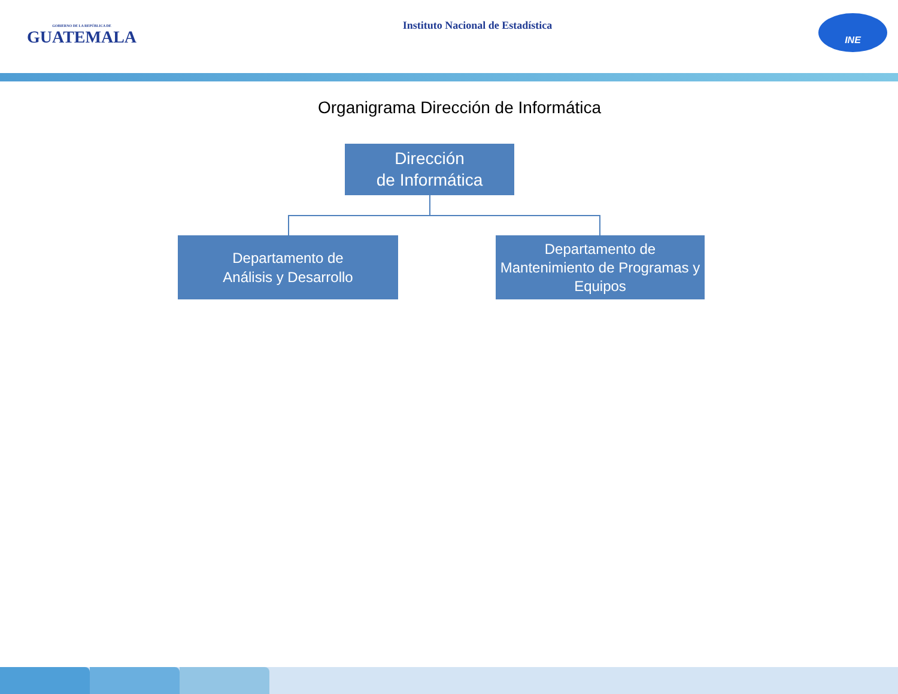GOBIERNO DE LA REPÚBLICA DE
GUATEMALA
Instituto Nacional de Estadística
INE
Organigrama Dirección de Informática
Dirección
de Informática
Departamento de
Análisis y Desarrollo
Departamento de
Mantenimiento de Programas y
Equipos